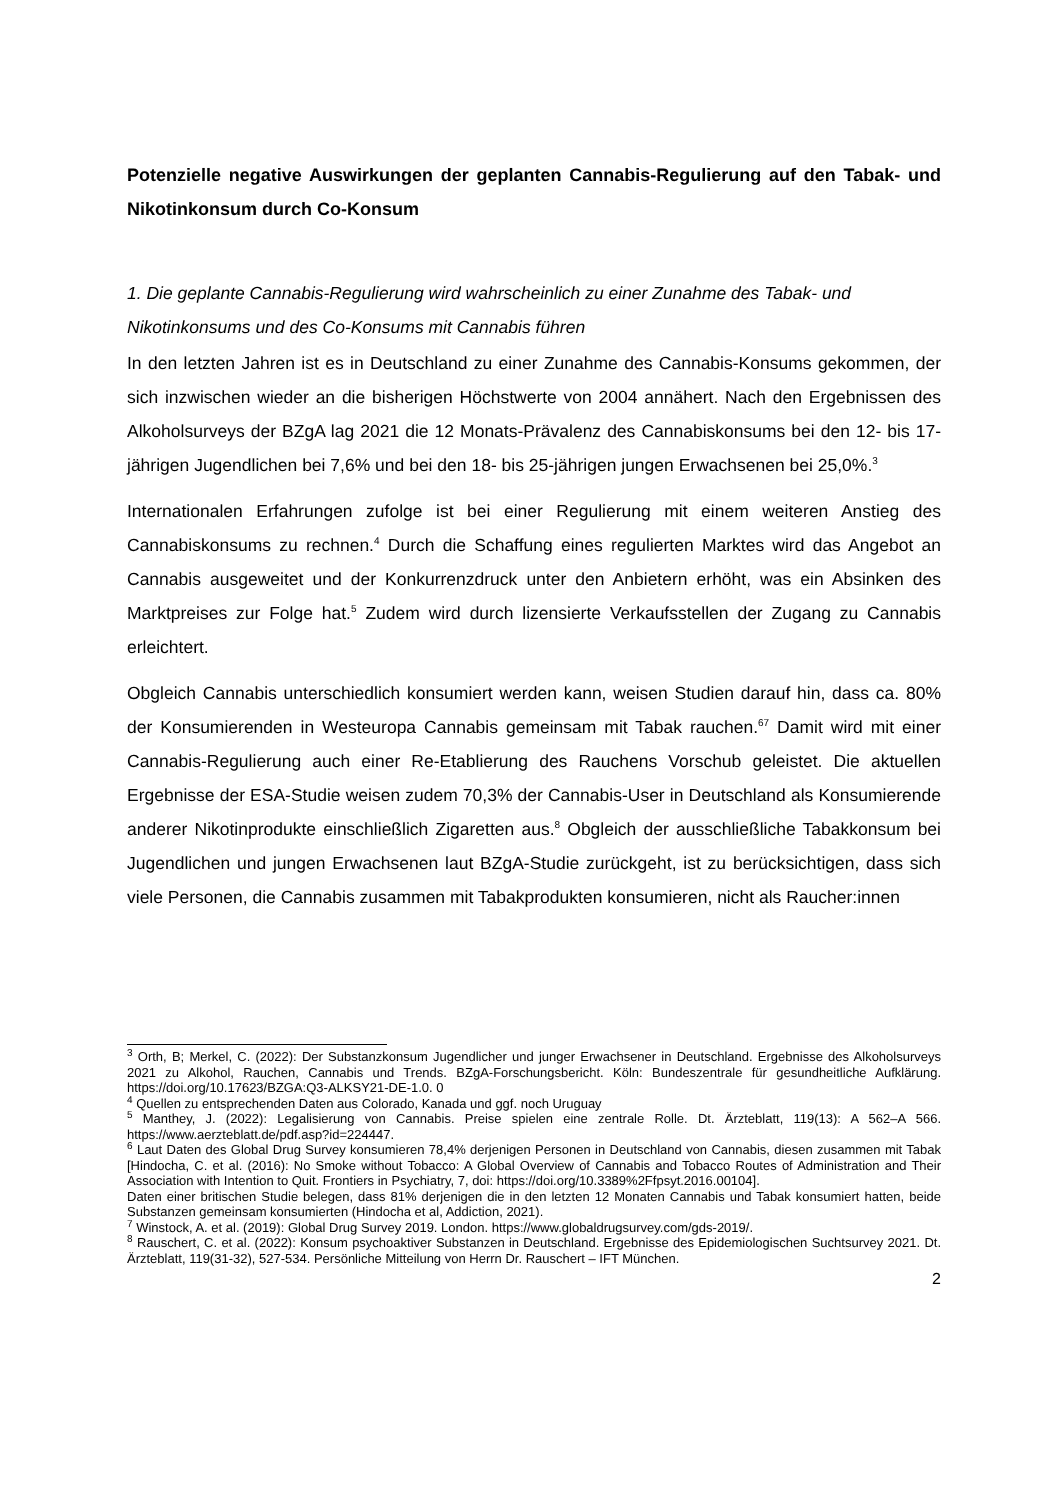Potenzielle negative Auswirkungen der geplanten Cannabis-Regulierung auf den Tabak- und Nikotinkonsum durch Co-Konsum
1. Die geplante Cannabis-Regulierung wird wahrscheinlich zu einer Zunahme des Tabak- und Nikotinkonsums und des Co-Konsums mit Cannabis führen
In den letzten Jahren ist es in Deutschland zu einer Zunahme des Cannabis-Konsums gekommen, der sich inzwischen wieder an die bisherigen Höchstwerte von 2004 annähert. Nach den Ergebnissen des Alkoholsurveys der BZgA lag 2021 die 12 Monats-Prävalenz des Cannabiskonsums bei den 12- bis 17-jährigen Jugendlichen bei 7,6% und bei den 18- bis 25-jährigen jungen Erwachsenen bei 25,0%.<sup>3</sup>
Internationalen Erfahrungen zufolge ist bei einer Regulierung mit einem weiteren Anstieg des Cannabiskonsums zu rechnen.<sup>4</sup> Durch die Schaffung eines regulierten Marktes wird das Angebot an Cannabis ausgeweitet und der Konkurrenzdruck unter den Anbietern erhöht, was ein Absinken des Marktpreises zur Folge hat.<sup>5</sup> Zudem wird durch lizensierte Verkaufsstellen der Zugang zu Cannabis erleichtert.
Obgleich Cannabis unterschiedlich konsumiert werden kann, weisen Studien darauf hin, dass ca. 80% der Konsumierenden in Westeuropa Cannabis gemeinsam mit Tabak rauchen.<sup>67</sup> Damit wird mit einer Cannabis-Regulierung auch einer Re-Etablierung des Rauchens Vorschub geleistet. Die aktuellen Ergebnisse der ESA-Studie weisen zudem 70,3% der Cannabis-User in Deutschland als Konsumierende anderer Nikotinprodukte einschließlich Zigaretten aus.<sup>8</sup> Obgleich der ausschließliche Tabakkonsum bei Jugendlichen und jungen Erwachsenen laut BZgA-Studie zurückgeht, ist zu berücksichtigen, dass sich viele Personen, die Cannabis zusammen mit Tabakprodukten konsumieren, nicht als Raucher:innen
<sup>3</sup> Orth, B; Merkel, C. (2022): Der Substanzkonsum Jugendlicher und junger Erwachsener in Deutschland. Ergebnisse des Alkoholsurveys 2021 zu Alkohol, Rauchen, Cannabis und Trends. BZgA-Forschungsbericht. Köln: Bundeszentrale für gesundheitliche Aufklärung. https://doi.org/10.17623/BZGA:Q3-ALKSY21-DE-1.0. 0
<sup>4</sup> Quellen zu entsprechenden Daten aus Colorado, Kanada und ggf. noch Uruguay
<sup>5</sup> Manthey, J. (2022): Legalisierung von Cannabis. Preise spielen eine zentrale Rolle. Dt. Ärzteblatt, 119(13): A 562–A 566. https://www.aerzteblatt.de/pdf.asp?id=224447.
<sup>6</sup> Laut Daten des Global Drug Survey konsumieren 78,4% derjenigen Personen in Deutschland von Cannabis, diesen zusammen mit Tabak [Hindocha, C. et al. (2016): No Smoke without Tobacco: A Global Overview of Cannabis and Tobacco Routes of Administration and Their Association with Intention to Quit. Frontiers in Psychiatry, 7, doi: https://doi.org/10.3389%2Ffpsyt.2016.00104].
Daten einer britischen Studie belegen, dass 81% derjenigen die in den letzten 12 Monaten Cannabis und Tabak konsumiert hatten, beide Substanzen gemeinsam konsumierten (Hindocha et al, Addiction, 2021).
<sup>7</sup> Winstock, A. et al. (2019): Global Drug Survey 2019. London. https://www.globaldrugsurvey.com/gds-2019/.
<sup>8</sup> Rauschert, C. et al. (2022): Konsum psychoaktiver Substanzen in Deutschland. Ergebnisse des Epidemiologischen Suchtsurvey 2021. Dt. Ärzteblatt, 119(31-32), 527-534. Persönliche Mitteilung von Herrn Dr. Rauschert – IFT München.
2